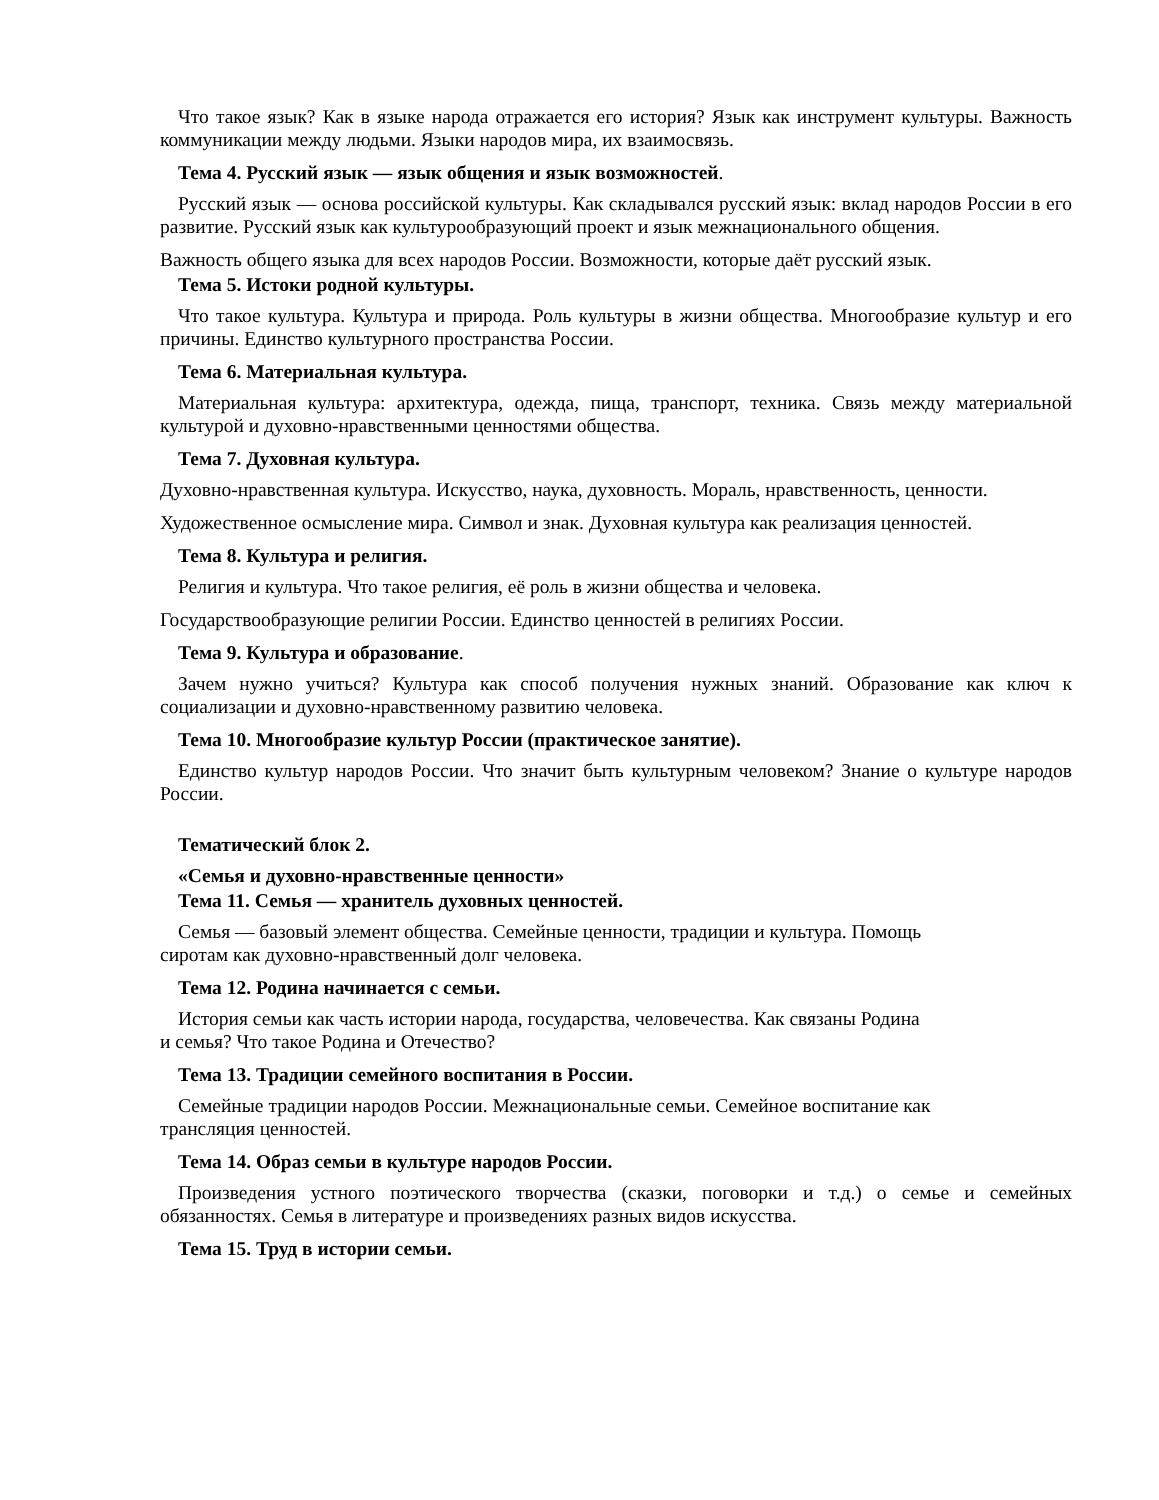Что такое язык? Как в языке народа отражается его история? Язык как инструмент культуры. Важность коммуникации между людьми. Языки народов мира, их взаимосвязь.
Тема 4. Русский язык — язык общения и язык возможностей.
Русский язык — основа российской культуры. Как складывался русский язык: вклад народов России в его развитие. Русский язык как культурообразующий проект и язык межнационального общения.
Важность общего языка для всех народов России. Возможности, которые даёт русский язык.
Тема 5. Истоки родной культуры.
Что такое культура. Культура и природа. Роль культуры в жизни общества. Многообразие культур и его причины. Единство культурного пространства России.
Тема 6. Материальная культура.
Материальная культура: архитектура, одежда, пища, транспорт, техника. Связь между материальной культурой и духовно-нравственными ценностями общества.
Тема 7. Духовная культура.
Духовно-нравственная культура. Искусство, наука, духовность. Мораль, нравственность, ценности.
Художественное осмысление мира. Символ и знак. Духовная культура как реализация ценностей.
Тема 8. Культура и религия.
Религия и культура. Что такое религия, её роль в жизни общества и человека.
Государствообразующие религии России. Единство ценностей в религиях России.
Тема 9. Культура и образование.
Зачем нужно учиться? Культура как способ получения нужных знаний. Образование как ключ к социализации и духовно-нравственному развитию человека.
Тема 10. Многообразие культур России (практическое занятие).
Единство культур народов России. Что значит быть культурным человеком? Знание о культуре народов России.
Тематический блок 2.
«Семья и духовно-нравственные ценности»
Тема 11. Семья — хранитель духовных ценностей.
Семья — базовый элемент общества. Семейные ценности, традиции и культура. Помощь
сиротам как духовно-нравственный долг человека.
Тема 12. Родина начинается с семьи.
История семьи как часть истории народа, государства, человечества. Как связаны Родина
и семья? Что такое Родина и Отечество?
Тема 13. Традиции семейного воспитания в России.
Семейные традиции народов России. Межнациональные семьи. Семейное воспитание как
трансляция ценностей.
Тема 14. Образ семьи в культуре народов России.
Произведения устного поэтического творчества (сказки, поговорки и т.д.) о семье и семейных обязанностях. Семья в литературе и произведениях разных видов искусства.
Тема 15. Труд в истории семьи.